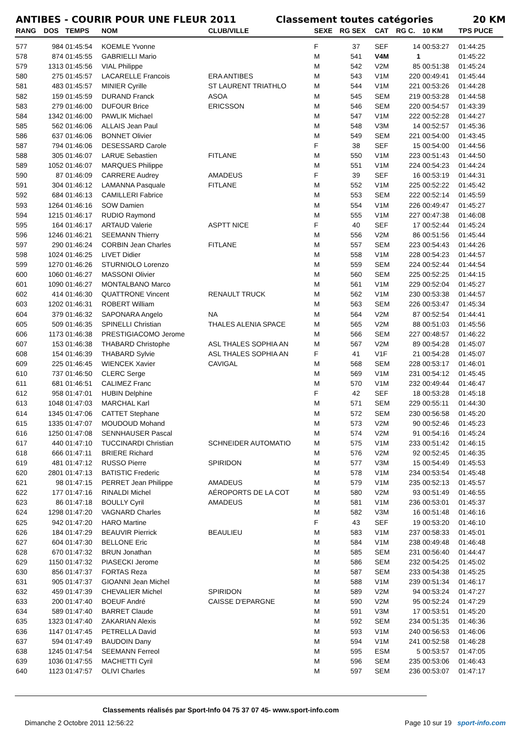ANTIBES - COURIR POUR UNE FLEUR 2011 Classement toutes catégories 20 KM
| RANG | DOS | TEMPS | NOM | CLUB/VILLE | SEXE | RG SEX | CAT | RG C. | 10 KM | TPS PUCE |
| --- | --- | --- | --- | --- | --- | --- | --- | --- | --- | --- |
| 577 | 984 | 01:45:54 | KOEMLE Yvonne | | F | 37 | SEF | 14 | 00:53:27 | 01:44:25 |
| 578 | 874 | 01:45:55 | GABRIELLI Mario | | M | 541 | V4M | 1 | | 01:45:22 |
| 579 | 1313 | 01:45:56 | VIAL Philippe | | M | 542 | V2M | 85 | 00:51:38 | 01:45:24 |
| 580 | 275 | 01:45:57 | LACARELLE Francois | ERA ANTIBES | M | 543 | V1M | 220 | 00:49:41 | 01:45:44 |
| 581 | 483 | 01:45:57 | MINIER Cyrille | ST LAURENT TRIATHLO | M | 544 | V1M | 221 | 00:53:26 | 01:44:28 |
| 582 | 159 | 01:45:59 | DURAND Franck | ASOA | M | 545 | SEM | 219 | 00:53:28 | 01:44:58 |
| 583 | 279 | 01:46:00 | DUFOUR Brice | ERICSSON | M | 546 | SEM | 220 | 00:54:57 | 01:43:39 |
| 584 | 1342 | 01:46:00 | PAWLIK Michael | | M | 547 | V1M | 222 | 00:52:28 | 01:44:27 |
| 585 | 562 | 01:46:06 | ALLAIS Jean Paul | | M | 548 | V3M | 14 | 00:52:57 | 01:45:36 |
| 586 | 637 | 01:46:06 | BONNET Olivier | | M | 549 | SEM | 221 | 00:54:00 | 01:43:45 |
| 587 | 794 | 01:46:06 | DESESSARD Carole | | F | 38 | SEF | 15 | 00:54:00 | 01:44:56 |
| 588 | 305 | 01:46:07 | LARUE Sebastien | FITLANE | M | 550 | V1M | 223 | 00:51:43 | 01:44:50 |
| 589 | 1052 | 01:46:07 | MARQUES Philippe | | M | 551 | V1M | 224 | 00:54:23 | 01:44:24 |
| 590 | 87 | 01:46:09 | CARRERE Audrey | AMADEUS | F | 39 | SEF | 16 | 00:53:19 | 01:44:31 |
| 591 | 304 | 01:46:12 | LAMANNA Pasquale | FITLANE | M | 552 | V1M | 225 | 00:52:22 | 01:45:42 |
| 592 | 684 | 01:46:13 | CAMILLERI Fabrice | | M | 553 | SEM | 222 | 00:52:14 | 01:45:59 |
| 593 | 1264 | 01:46:16 | SOW Damien | | M | 554 | V1M | 226 | 00:49:47 | 01:45:27 |
| 594 | 1215 | 01:46:17 | RUDIO Raymond | | M | 555 | V1M | 227 | 00:47:38 | 01:46:08 |
| 595 | 164 | 01:46:17 | ARTAUD Valerie | ASPTT NICE | F | 40 | SEF | 17 | 00:52:44 | 01:45:24 |
| 596 | 1246 | 01:46:21 | SEEMANN Thierry | | M | 556 | V2M | 86 | 00:51:56 | 01:45:44 |
| 597 | 290 | 01:46:24 | CORBIN Jean Charles | FITLANE | M | 557 | SEM | 223 | 00:54:43 | 01:44:26 |
| 598 | 1024 | 01:46:25 | LIVET Didier | | M | 558 | V1M | 228 | 00:54:23 | 01:44:57 |
| 599 | 1270 | 01:46:26 | STURNIOLO Lorenzo | | M | 559 | SEM | 224 | 00:52:44 | 01:44:54 |
| 600 | 1060 | 01:46:27 | MASSONI Olivier | | M | 560 | SEM | 225 | 00:52:25 | 01:44:15 |
| 601 | 1090 | 01:46:27 | MONTALBANO Marco | | M | 561 | V1M | 229 | 00:52:04 | 01:45:27 |
| 602 | 414 | 01:46:30 | QUATTRONE Vincent | RENAULT TRUCK | M | 562 | V1M | 230 | 00:53:38 | 01:44:57 |
| 603 | 1202 | 01:46:31 | ROBERT William | | M | 563 | SEM | 226 | 00:53:47 | 01:45:34 |
| 604 | 379 | 01:46:32 | SAPONARA Angelo | NA | M | 564 | V2M | 87 | 00:52:54 | 01:44:41 |
| 605 | 509 | 01:46:35 | SPINELLI Christian | THALES ALENIA SPACE | M | 565 | V2M | 88 | 00:51:03 | 01:45:56 |
| 606 | 1173 | 01:46:38 | PRESTIGIACOMO Jerome | | M | 566 | SEM | 227 | 00:48:57 | 01:46:22 |
| 607 | 153 | 01:46:38 | THABARD Christophe | ASL THALES SOPHIA AN | M | 567 | V2M | 89 | 00:54:28 | 01:45:07 |
| 608 | 154 | 01:46:39 | THABARD Sylvie | ASL THALES SOPHIA AN | F | 41 | V1F | 21 | 00:54:28 | 01:45:07 |
| 609 | 225 | 01:46:45 | WIENCEK Xavier | CAVIGAL | M | 568 | SEM | 228 | 00:53:17 | 01:46:01 |
| 610 | 737 | 01:46:50 | CLERC Serge | | M | 569 | V1M | 231 | 00:54:12 | 01:45:45 |
| 611 | 681 | 01:46:51 | CALIMEZ Franc | | M | 570 | V1M | 232 | 00:49:44 | 01:46:47 |
| 612 | 958 | 01:47:01 | HUBIN Delphine | | F | 42 | SEF | 18 | 00:53:28 | 01:45:18 |
| 613 | 1048 | 01:47:03 | MARCHAL Karl | | M | 571 | SEM | 229 | 00:55:11 | 01:44:30 |
| 614 | 1345 | 01:47:06 | CATTET Stephane | | M | 572 | SEM | 230 | 00:56:58 | 01:45:20 |
| 615 | 1335 | 01:47:07 | MOUDOUD Mohand | | M | 573 | V2M | 90 | 00:52:46 | 01:45:23 |
| 616 | 1250 | 01:47:08 | SENNHAUSER Pascal | | M | 574 | V2M | 91 | 00:54:16 | 01:45:24 |
| 617 | 440 | 01:47:10 | TUCCINARDI Christian | SCHNEIDER AUTOMATIO | M | 575 | V1M | 233 | 00:51:42 | 01:46:15 |
| 618 | 666 | 01:47:11 | BRIERE Richard | | M | 576 | V2M | 92 | 00:52:45 | 01:46:35 |
| 619 | 481 | 01:47:12 | RUSSO Pierre | SPIRIDON | M | 577 | V3M | 15 | 00:54:49 | 01:45:53 |
| 620 | 2801 | 01:47:13 | BATISTIC Frederic | | M | 578 | V1M | 234 | 00:53:54 | 01:45:48 |
| 621 | 98 | 01:47:15 | PERRET Jean Philippe | AMADEUS | M | 579 | V1M | 235 | 00:52:13 | 01:45:57 |
| 622 | 177 | 01:47:16 | RINALDI Michel | AÉROPORTS DE LA COT | M | 580 | V2M | 93 | 00:51:49 | 01:46:55 |
| 623 | 86 | 01:47:18 | BOULLY Cyril | AMADEUS | M | 581 | V1M | 236 | 00:53:01 | 01:45:37 |
| 624 | 1298 | 01:47:20 | VAGNARD Charles | | M | 582 | V3M | 16 | 00:51:48 | 01:46:16 |
| 625 | 942 | 01:47:20 | HARO Martine | | F | 43 | SEF | 19 | 00:53:20 | 01:46:10 |
| 626 | 184 | 01:47:29 | BEAUVIR Pierrick | BEAULIEU | M | 583 | V1M | 237 | 00:58:33 | 01:45:01 |
| 627 | 604 | 01:47:30 | BELLONE Eric | | M | 584 | V1M | 238 | 00:49:48 | 01:46:48 |
| 628 | 670 | 01:47:32 | BRUN Jonathan | | M | 585 | SEM | 231 | 00:56:40 | 01:44:47 |
| 629 | 1150 | 01:47:32 | PIASECKI Jerome | | M | 586 | SEM | 232 | 00:54:25 | 01:45:02 |
| 630 | 856 | 01:47:37 | FORTAS Reza | | M | 587 | SEM | 233 | 00:54:38 | 01:45:25 |
| 631 | 905 | 01:47:37 | GIOANNI Jean Michel | | M | 588 | V1M | 239 | 00:51:34 | 01:46:17 |
| 632 | 459 | 01:47:39 | CHEVALIER Michel | SPIRIDON | M | 589 | V2M | 94 | 00:53:24 | 01:47:27 |
| 633 | 200 | 01:47:40 | BOEUF André | CAISSE D'EPARGNE | M | 590 | V2M | 95 | 00:52:24 | 01:47:29 |
| 634 | 589 | 01:47:40 | BARRET Claude | | M | 591 | V3M | 17 | 00:53:51 | 01:45:20 |
| 635 | 1323 | 01:47:40 | ZAKARIAN Alexis | | M | 592 | SEM | 234 | 00:51:35 | 01:46:36 |
| 636 | 1147 | 01:47:45 | PETRELLA David | | M | 593 | V1M | 240 | 00:56:53 | 01:46:06 |
| 637 | 594 | 01:47:49 | BAUDOIN Dany | | M | 594 | V1M | 241 | 00:52:58 | 01:46:28 |
| 638 | 1245 | 01:47:54 | SEEMANN Ferreol | | M | 595 | ESM | 5 | 00:53:57 | 01:47:05 |
| 639 | 1036 | 01:47:55 | MACHETTI Cyril | | M | 596 | SEM | 235 | 00:53:06 | 01:46:43 |
| 640 | 1123 | 01:47:57 | OLIVI Charles | | M | 597 | SEM | 236 | 00:53:07 | 01:47:17 |
Classements réalisés par Sport-Info 04 75 37 07 45- www.sport-info.com
Dimanche 2 Octobre 2011 12:56:22 Page 10 sur 19 sport-info.com